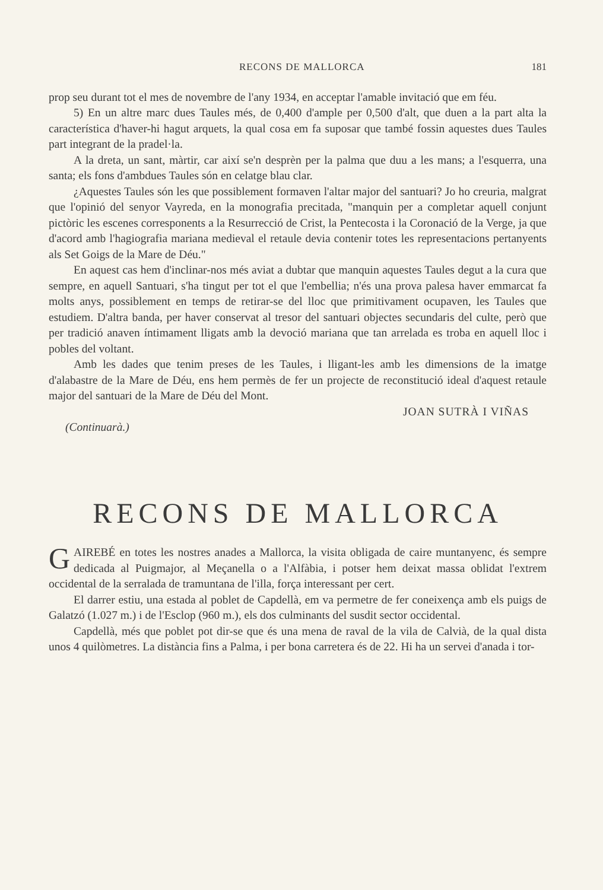RECONS DE MALLORCA 181
prop seu durant tot el mes de novembre de l'any 1934, en acceptar l'amable invitació que em féu.
5) En un altre marc dues Taules més, de 0,400 d'ample per 0,500 d'alt, que duen a la part alta la característica d'haver-hi hagut arquets, la qual cosa em fa suposar que també fossin aquestes dues Taules part integrant de la pradel·la.
A la dreta, un sant, màrtir, car així se'n desprèn per la palma que duu a les mans; a l'esquerra, una santa; els fons d'ambdues Taules són en celatge blau clar.
¿Aquestes Taules són les que possiblement formaven l'altar major del santuari? Jo ho creuria, malgrat que l'opinió del senyor Vayreda, en la monografia precitada, "manquin per a completar aquell conjunt pictòric les escenes corresponents a la Resurrecció de Crist, la Pentecosta i la Coronació de la Verge, ja que d'acord amb l'hagiografia mariana medieval el retaule devia contenir totes les representacions pertanyents als Set Goigs de la Mare de Déu."
En aquest cas hem d'inclinar-nos més aviat a dubtar que manquin aquestes Taules degut a la cura que sempre, en aquell Santuari, s'ha tingut per tot el que l'embellia; n'és una prova palesa haver emmarcat fa molts anys, possiblement en temps de retirar-se del lloc que primitivament ocupaven, les Taules que estudiem. D'altra banda, per haver conservat al tresor del santuari objectes secundaris del culte, però que per tradició anaven íntimament lligats amb la devoció mariana que tan arrelada es troba en aquell lloc i pobles del voltant.
Amb les dades que tenim preses de les Taules, i lligant-les amb les dimensions de la imatge d'alabastre de la Mare de Déu, ens hem permès de fer un projecte de reconstitució ideal d'aquest retaule major del santuari de la Mare de Déu del Mont.
JOAN SUTRÀ I VIÑAS
(Continuarà.)
RECONS DE MALLORCA
GAIREBÉ en totes les nostres anades a Mallorca, la visita obligada de caire muntanyenc, és sempre dedicada al Puigmajor, al Meçanella o a l'Alfàbia, i potser hem deixat massa oblidat l'extrem occidental de la serralada de tramuntana de l'illa, força interessant per cert.
El darrer estiu, una estada al poblet de Capdellà, em va permetre de fer coneixença amb els puigs de Galatzó (1.027 m.) i de l'Esclop (960 m.), els dos culminants del susdit sector occidental.
Capdellà, més que poblet pot dir-se que és una mena de raval de la vila de Calvià, de la qual dista unos 4 quilòmetres. La distància fins a Palma, i per bona carretera és de 22. Hi ha un servei d'anada i tor-